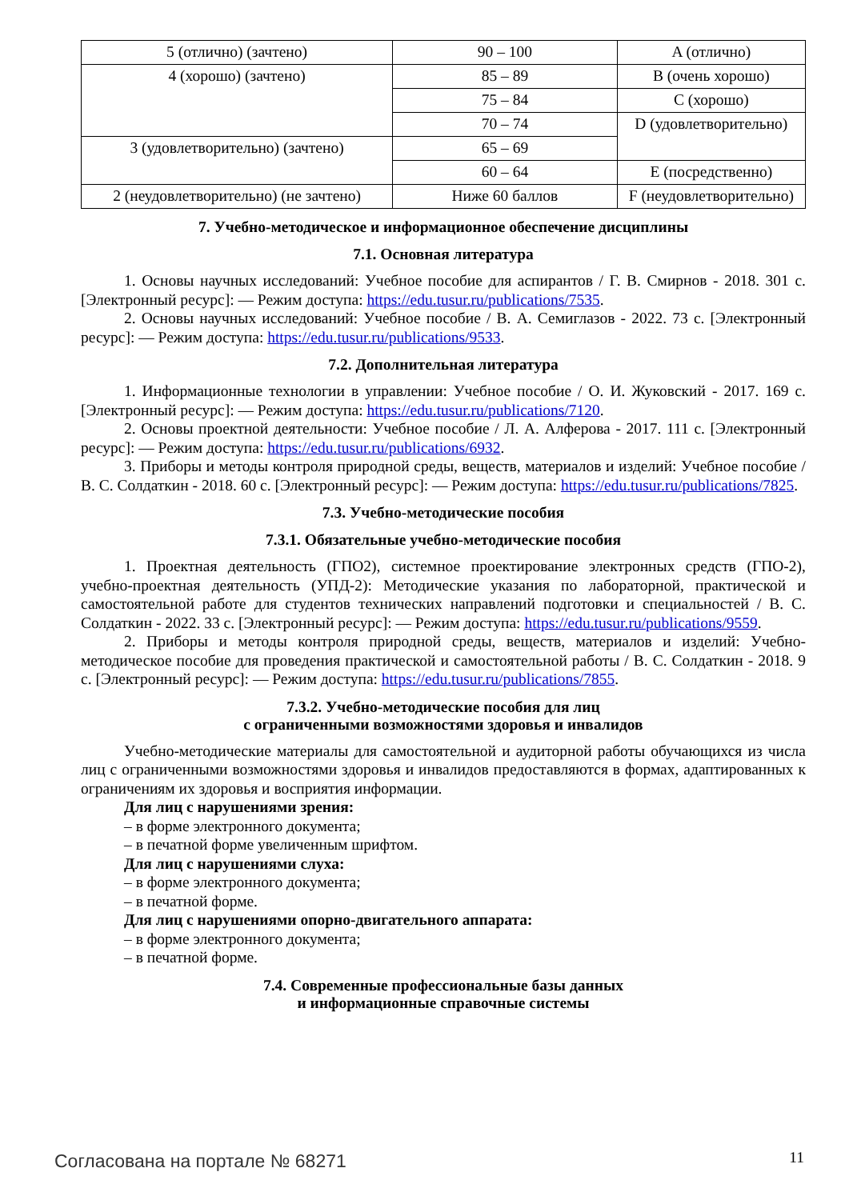| 5 (отлично) (зачтено) | 90 – 100 | A (отлично) |
| 4 (хорошо) (зачтено) | 85 – 89 | B (очень хорошо) |
| | 75 – 84 | C (хорошо) |
| | 70 – 74 | D (удовлетворительно) |
| 3 (удовлетворительно) (зачтено) | 65 – 69 | |
| | 60 – 64 | E (посредственно) |
| 2 (неудовлетворительно) (не зачтено) | Ниже 60 баллов | F (неудовлетворительно) |
7. Учебно-методическое и информационное обеспечение дисциплины
7.1. Основная литература
1. Основы научных исследований: Учебное пособие для аспирантов / Г. В. Смирнов - 2018. 301 с. [Электронный ресурс]: — Режим доступа: https://edu.tusur.ru/publications/7535.
2. Основы научных исследований: Учебное пособие / В. А. Семиглазов - 2022. 73 с. [Электронный ресурс]: — Режим доступа: https://edu.tusur.ru/publications/9533.
7.2. Дополнительная литература
1. Информационные технологии в управлении: Учебное пособие / О. И. Жуковский - 2017. 169 с. [Электронный ресурс]: — Режим доступа: https://edu.tusur.ru/publications/7120.
2. Основы проектной деятельности: Учебное пособие / Л. А. Алферова - 2017. 111 с. [Электронный ресурс]: — Режим доступа: https://edu.tusur.ru/publications/6932.
3. Приборы и методы контроля природной среды, веществ, материалов и изделий: Учебное пособие / В. С. Солдаткин - 2018. 60 с. [Электронный ресурс]: — Режим доступа: https://edu.tusur.ru/publications/7825.
7.3. Учебно-методические пособия
7.3.1. Обязательные учебно-методические пособия
1. Проектная деятельность (ГПО2), системное проектирование электронных средств (ГПО-2), учебно-проектная деятельность (УПД-2): Методические указания по лабораторной, практической и самостоятельной работе для студентов технических направлений подготовки и специальностей / В. С. Солдаткин - 2022. 33 с. [Электронный ресурс]: — Режим доступа: https://edu.tusur.ru/publications/9559.
2. Приборы и методы контроля природной среды, веществ, материалов и изделий: Учебно-методическое пособие для проведения практической и самостоятельной работы / В. С. Солдаткин - 2018. 9 с. [Электронный ресурс]: — Режим доступа: https://edu.tusur.ru/publications/7855.
7.3.2. Учебно-методические пособия для лиц
с ограниченными возможностями здоровья и инвалидов
Учебно-методические материалы для самостоятельной и аудиторной работы обучающихся из числа лиц с ограниченными возможностями здоровья и инвалидов предоставляются в формах, адаптированных к ограничениям их здоровья и восприятия информации.
Для лиц с нарушениями зрения:
– в форме электронного документа;
– в печатной форме увеличенным шрифтом.
Для лиц с нарушениями слуха:
– в форме электронного документа;
– в печатной форме.
Для лиц с нарушениями опорно-двигательного аппарата:
– в форме электронного документа;
– в печатной форме.
7.4. Современные профессиональные базы данных
и информационные справочные системы
Согласована на портале № 68271 11